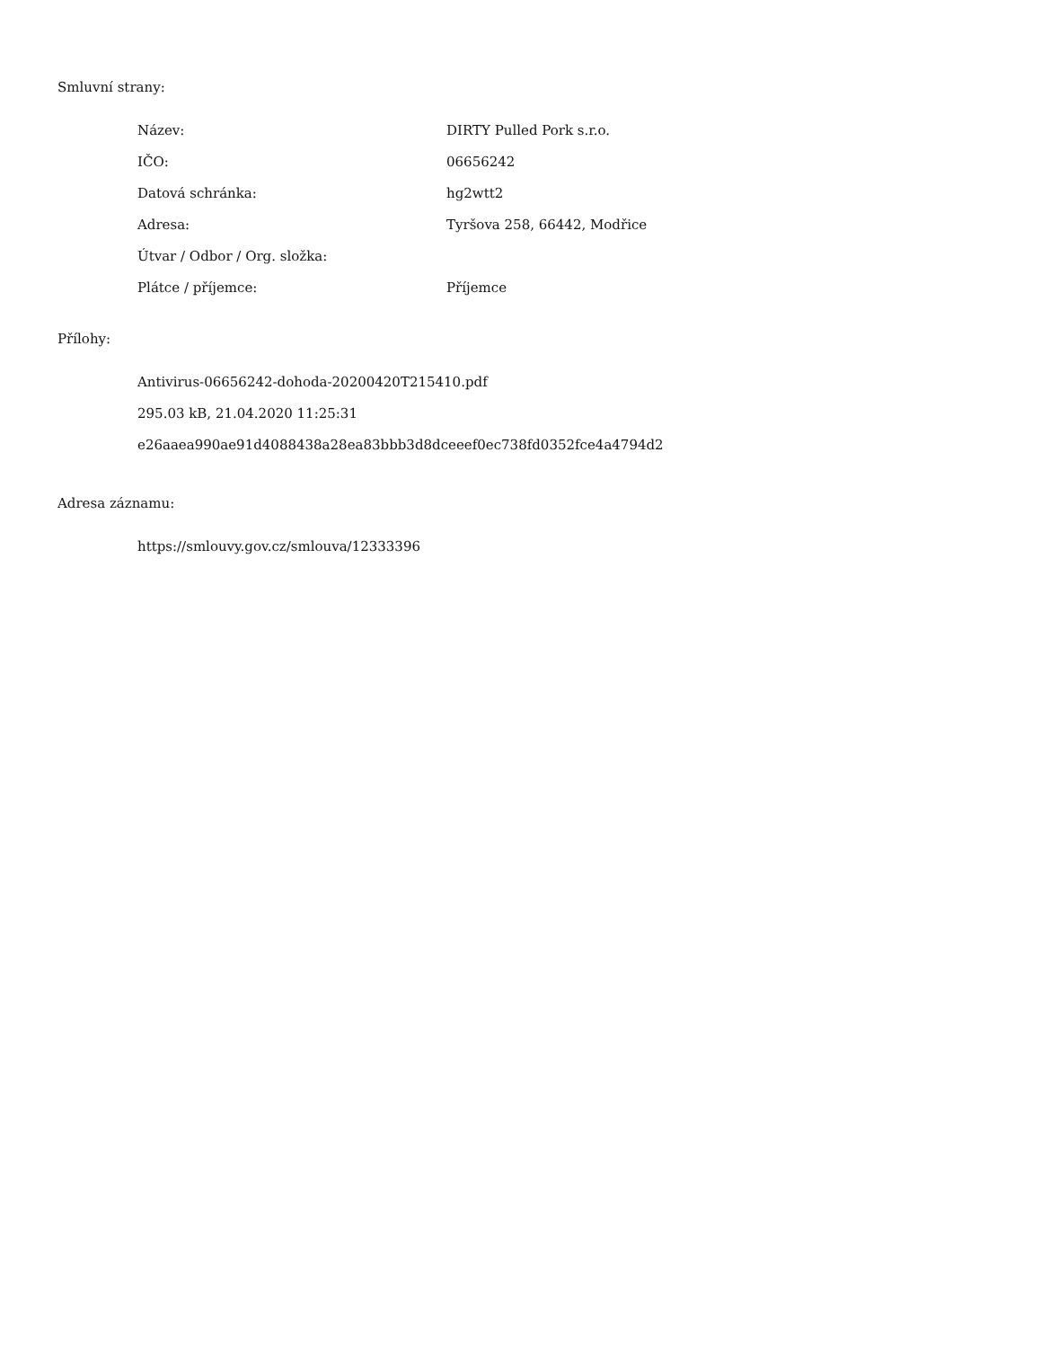Smluvní strany:
| Název: | DIRTY Pulled Pork s.r.o. |
| IČO: | 06656242 |
| Datová schránka: | hg2wtt2 |
| Adresa: | Tyršova 258, 66442, Modřice |
| Útvar / Odbor / Org. složka: | |
| Plátce / příjemce: | Příjemce |
Přílohy:
Antivirus-06656242-dohoda-20200420T215410.pdf
295.03 kB, 21.04.2020 11:25:31
e26aaea990ae91d4088438a28ea83bbb3d8dceeef0ec738fd0352fce4a4794d2
Adresa záznamu:
https://smlouvy.gov.cz/smlouva/12333396